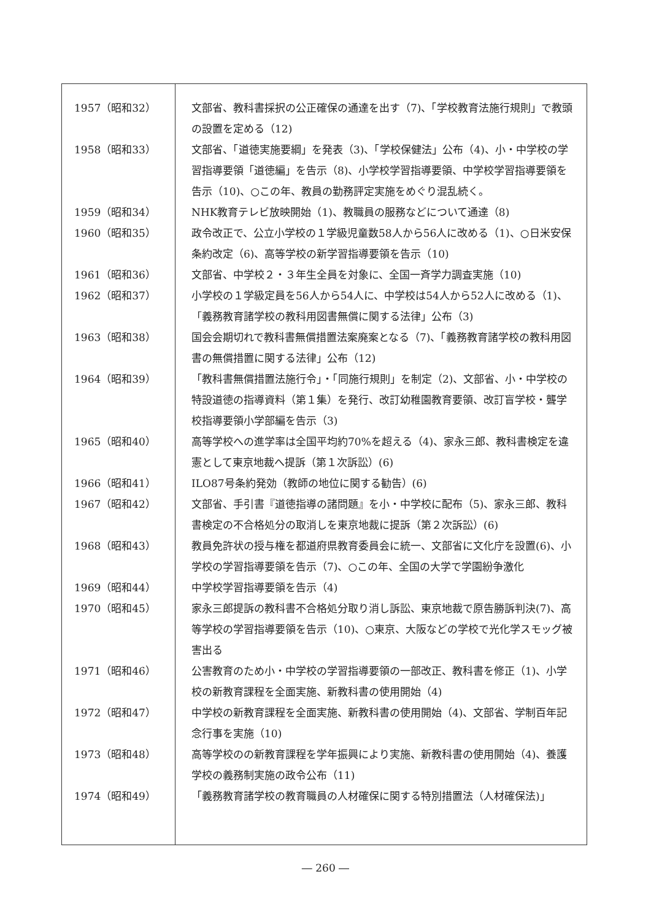| 1957（昭和32） | 文部省、教科書採択の公正確保の通達を出す（7)、「学校教育法施行規則」で教頭の設置を定める（12) |
| 1958（昭和33） | 文部省、「道徳実施要綱」を発表（3)、「学校保健法」公布（4)、小・中学校の学習指導要領「道徳編」を告示（8)、小学校学習指導要領、中学校学習指導要領を告示（10)、○この年、教員の勤務評定実施をめぐり混乱続く。 |
| 1959（昭和34） | NHK教育テレビ放映開始（1)、教職員の服務などについて通達（8) |
| 1960（昭和35） | 政令改正で、公立小学校の１学級児童数58人から56人に改める（1)、○日米安保条約改定（6)、高等学校の新学習指導要領を告示（10) |
| 1961（昭和36） | 文部省、中学校２・３年生全員を対象に、全国一斉学力調査実施（10) |
| 1962（昭和37） | 小学校の１学級定員を56人から54人に、中学校は54人から52人に改める（1)、「義務教育諸学校の教科用図書無償に関する法律」公布（3) |
| 1963（昭和38） | 国会会期切れで教科書無償措置法案廃案となる（7)、「義務教育諸学校の教科用図書の無償措置に関する法律」公布（12) |
| 1964（昭和39） | 「教科書無償措置法施行令」・「同施行規則」を制定（2)、文部省、小・中学校の特設道徳の指導資料（第１集）を発行、改訂幼稚園教育要領、改訂盲学校・聾学校指導要領小学部編を告示（3) |
| 1965（昭和40） | 高等学校への進学率は全国平均約70%を超える（4)、家永三郎、教科書検定を違憲として東京地裁へ提訴（第１次訴訟）(6) |
| 1966（昭和41） | ILO87号条約発効（教師の地位に関する勧告）(6) |
| 1967（昭和42） | 文部省、手引書『道徳指導の諸問題』を小・中学校に配布（5)、家永三郎、教科書検定の不合格処分の取消しを東京地裁に提訴（第２次訴訟）(6) |
| 1968（昭和43） | 教員免許状の授与権を都道府県教育委員会に統一、文部省に文化庁を設置(6)、小学校の学習指導要領を告示（7)、○この年、全国の大学で学園紛争激化 |
| 1969（昭和44） | 中学校学習指導要領を告示（4) |
| 1970（昭和45） | 家永三郎提訴の教科書不合格処分取り消し訴訟、東京地裁で原告勝訴判決(7)、高等学校の学習指導要領を告示（10)、○東京、大阪などの学校で光化学スモッグ被害出る |
| 1971（昭和46） | 公害教育のため小・中学校の学習指導要領の一部改正、教科書を修正（1)、小学校の新教育課程を全面実施、新教科書の使用開始（4) |
| 1972（昭和47） | 中学校の新教育課程を全面実施、新教科書の使用開始（4)、文部省、学制百年記念行事を実施（10) |
| 1973（昭和48） | 高等学校のの新教育課程を学年振興により実施、新教科書の使用開始（4)、養護学校の義務制実施の政令公布（11) |
| 1974（昭和49） | 「義務教育諸学校の教育職員の人材確保に関する特別措置法（人材確保法)」 |
― 260 ―